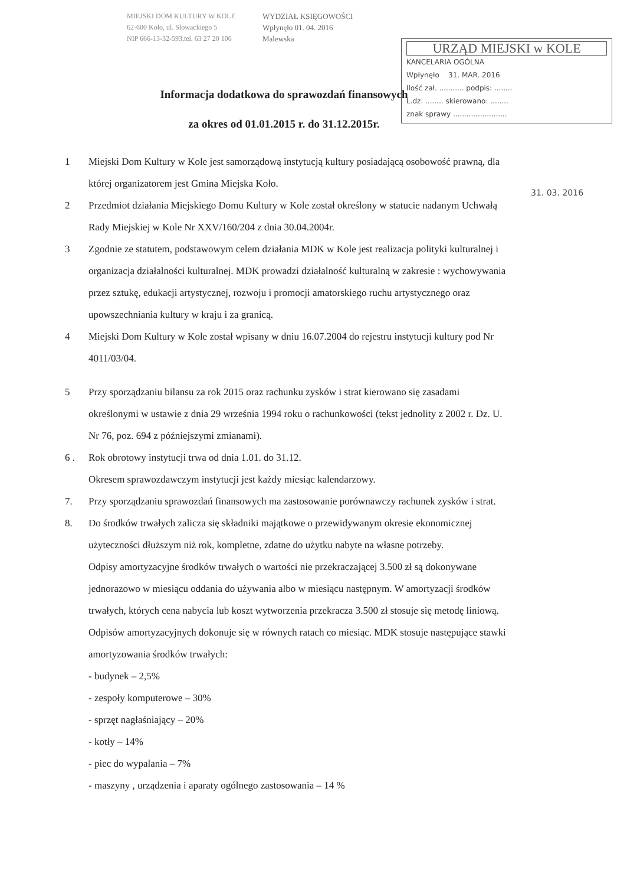MIEJSKI DOM KULTURY W KOLE
62-600 Koło, ul. Słowackiego 5
NIP 666-13-32-593,tel. 63 27 20 106
WYDZIAŁ KSIĘGOWOŚCI
Wpłynęło 01. 04. 2016
Malewska
URZĄD MIEJSKI w KOLE
KANCELARIA OGÓLNA
Wpłynęło 31. MAR. 2016
Ilość zał. ........... podpis: ........
L.dz. ........ skierowano: ........
znak sprawy ........................
31. 03. 2016
Informacja dodatkowa do sprawozdań finansowych
za okres od 01.01.2015 r. do 31.12.2015r.
1 Miejski Dom Kultury w Kole jest samorządową instytucją kultury posiadającą osobowość prawną, dla której organizatorem jest Gmina Miejska Koło.
2 Przedmiot działania Miejskiego Domu Kultury w Kole został określony w statucie nadanym Uchwałą Rady Miejskiej w Kole Nr XXV/160/204 z dnia 30.04.2004r.
3 Zgodnie ze statutem, podstawowym celem działania MDK w Kole jest realizacja polityki kulturalnej i organizacja działalności kulturalnej. MDK prowadzi działalność kulturalną w zakresie : wychowywania przez sztukę, edukacji artystycznej, rozwoju i promocji amatorskiego ruchu artystycznego oraz upowszechniania kultury w kraju i za granicą.
4 Miejski Dom Kultury w Kole został wpisany w dniu 16.07.2004 do rejestru instytucji kultury pod Nr 4011/03/04.
5 Przy sporządzaniu bilansu za rok 2015 oraz rachunku zysków i strat kierowano się zasadami określonymi w ustawie z dnia 29 września 1994 roku o rachunkowości (tekst jednolity z 2002 r. Dz. U. Nr 76, poz. 694 z późniejszymi zmianami).
6 . Rok obrotowy instytucji trwa od dnia 1.01. do 31.12.
Okresem sprawozdawczym instytucji jest każdy miesiąc kalendarzowy.
7. Przy sporządzaniu sprawozdań finansowych ma zastosowanie porównawczy rachunek zysków i strat.
8. Do środków trwałych zalicza się składniki majątkowe o przewidywanym okresie ekonomicznej użyteczności dłuższym niż rok, kompletne, zdatne do użytku nabyte na własne potrzeby.
Odpisy amortyzacyjne środków trwałych o wartości nie przekraczającej 3.500 zł są dokonywane jednorazowo w miesiącu oddania do używania albo w miesiącu następnym. W amortyzacji środków trwałych, których cena nabycia lub koszt wytworzenia przekracza 3.500 zł stosuje się metodę liniową. Odpisów amortyzacyjnych dokonuje się w równych ratach co miesiąc. MDK stosuje następujące stawki amortyzowania środków trwałych:
- budynek – 2,5%
- zespoły komputerowe – 30%
- sprzęt nagłaśniający – 20%
- kotły – 14%
- piec do wypalania – 7%
- maszyny , urządzenia i aparaty ogólnego zastosowania – 14 %